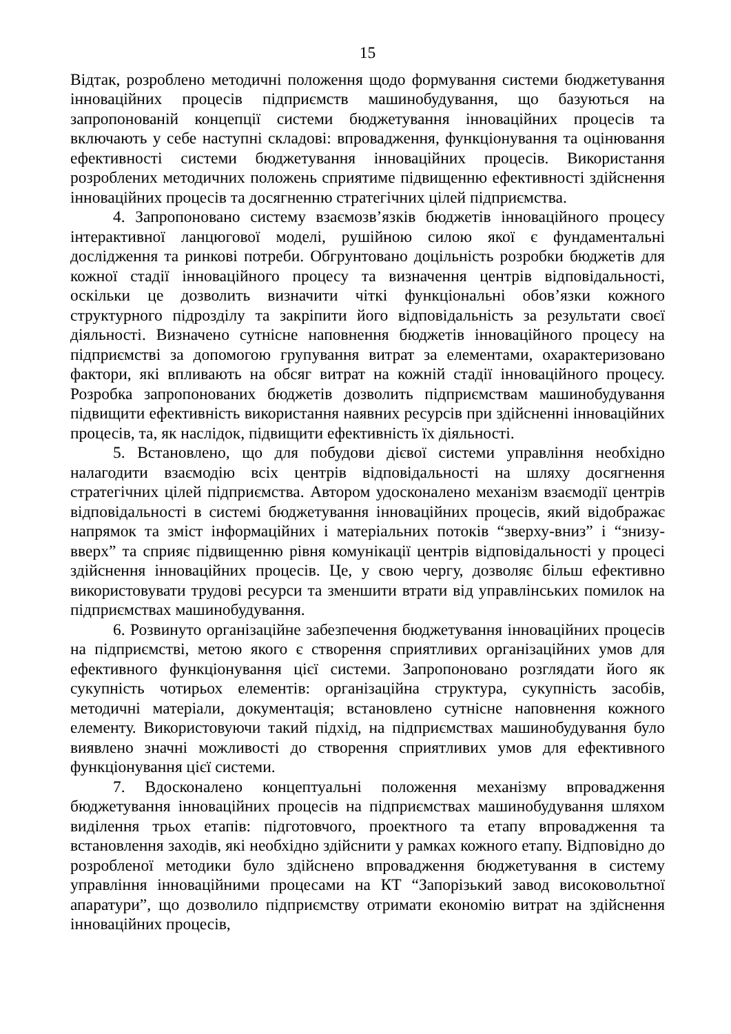15
Відтак, розроблено методичні положення щодо формування системи бюджетування інноваційних процесів підприємств машинобудування, що базуються на запропонованій концепції системи бюджетування інноваційних процесів та включають у себе наступні складові: впровадження, функціонування та оцінювання ефективності системи бюджетування інноваційних процесів. Використання розроблених методичних положень сприятиме підвищенню ефективності здійснення інноваційних процесів та досягненню стратегічних цілей підприємства.
4. Запропоновано систему взаємозв’язків бюджетів інноваційного процесу інтерактивної ланцюгової моделі, рушійною силою якої є фундаментальні дослідження та ринкові потреби. Обгрунтовано доцільність розробки бюджетів для кожної стадії інноваційного процесу та визначення центрів відповідальності, оскільки це дозволить визначити чіткі функціональні обов’язки кожного структурного підрозділу та закріпити його відповідальність за результати своєї діяльності. Визначено сутнісне наповнення бюджетів інноваційного процесу на підприємстві за допомогою групування витрат за елементами, охарактеризовано фактори, які впливають на обсяг витрат на кожній стадії інноваційного процесу. Розробка запропонованих бюджетів дозволить підприємствам машинобудування підвищити ефективність використання наявних ресурсів при здійсненні інноваційних процесів, та, як наслідок, підвищити ефективність їх діяльності.
5. Встановлено, що для побудови дієвої системи управління необхідно налагодити взаємодію всіх центрів відповідальності на шляху досягнення стратегічних цілей підприємства. Автором удосконалено механізм взаємодії центрів відповідальності в системі бюджетування інноваційних процесів, який відображає напрямок та зміст інформаційних і матеріальних потоків “зверху-вниз” і “знизу-вверх” та сприяє підвищенню рівня комунікації центрів відповідальності у процесі здійснення інноваційних процесів. Це, у свою чергу, дозволяє більш ефективно використовувати трудові ресурси та зменшити втрати від управлінських помилок на підприємствах машинобудування.
6. Розвинуто організаційне забезпечення бюджетування інноваційних процесів на підприємстві, метою якого є створення сприятливих організаційних умов для ефективного функціонування цієї системи. Запропоновано розглядати його як сукупність чотирьох елементів: організаційна структура, сукупність засобів, методичні матеріали, документація; встановлено сутнісне наповнення кожного елементу. Використовуючи такий підхід, на підприємствах машинобудування було виявлено значні можливості до створення сприятливих умов для ефективного функціонування цієї системи.
7. Вдосконалено концептуальні положення механізму впровадження бюджетування інноваційних процесів на підприємствах машинобудування шляхом виділення трьох етапів: підготовчого, проектного та етапу впровадження та встановлення заходів, які необхідно здійснити у рамках кожного етапу. Відповідно до розробленої методики було здійснено впровадження бюджетування в систему управління інноваційними процесами на КТ “Запорізький завод високовольтної апаратури”, що дозволило підприємству отримати економію витрат на здійснення інноваційних процесів,